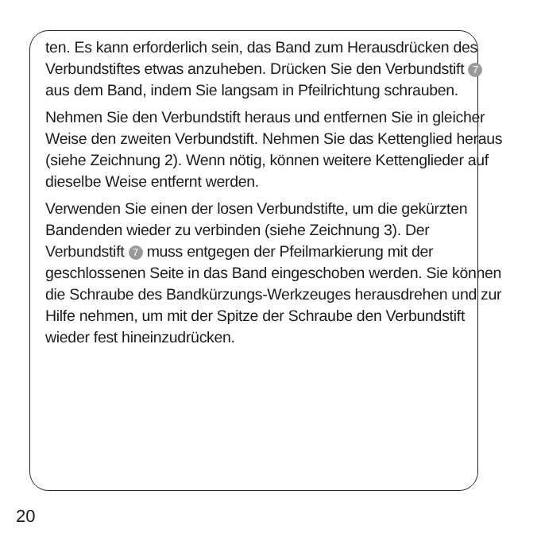ten. Es kann erforderlich sein, das Band zum Herausdrü­cken des Verbundstiftes etwas anzuheben. Drücken Sie den Verbundstift 7 aus dem Band, indem Sie langsam in Pfeilrichtung schrauben.
Nehmen Sie den Verbundstift heraus und entfernen Sie in gleicher Weise den zweiten Verbundstift. Nehmen Sie das Kettenglied heraus (siehe Zeichnung 2). Wenn nötig, können weitere Kettenglieder auf dieselbe Weise entfernt werden.
Verwenden Sie einen der losen Verbundstifte, um die ge­kürzten Bandenden wieder zu verbinden (siehe Zeichnung 3). Der Verbundstift 7 muss entgegen der Pfeilmarkie­rung mit der geschlossenen Seite in das Band einge­schoben werden. Sie können die Schraube des Bandkür­zungs-Werkzeuges herausdrehen und zur Hilfe nehmen, um mit der Spitze der Schraube den Verbundstift wieder fest hineinzudrücken.
20